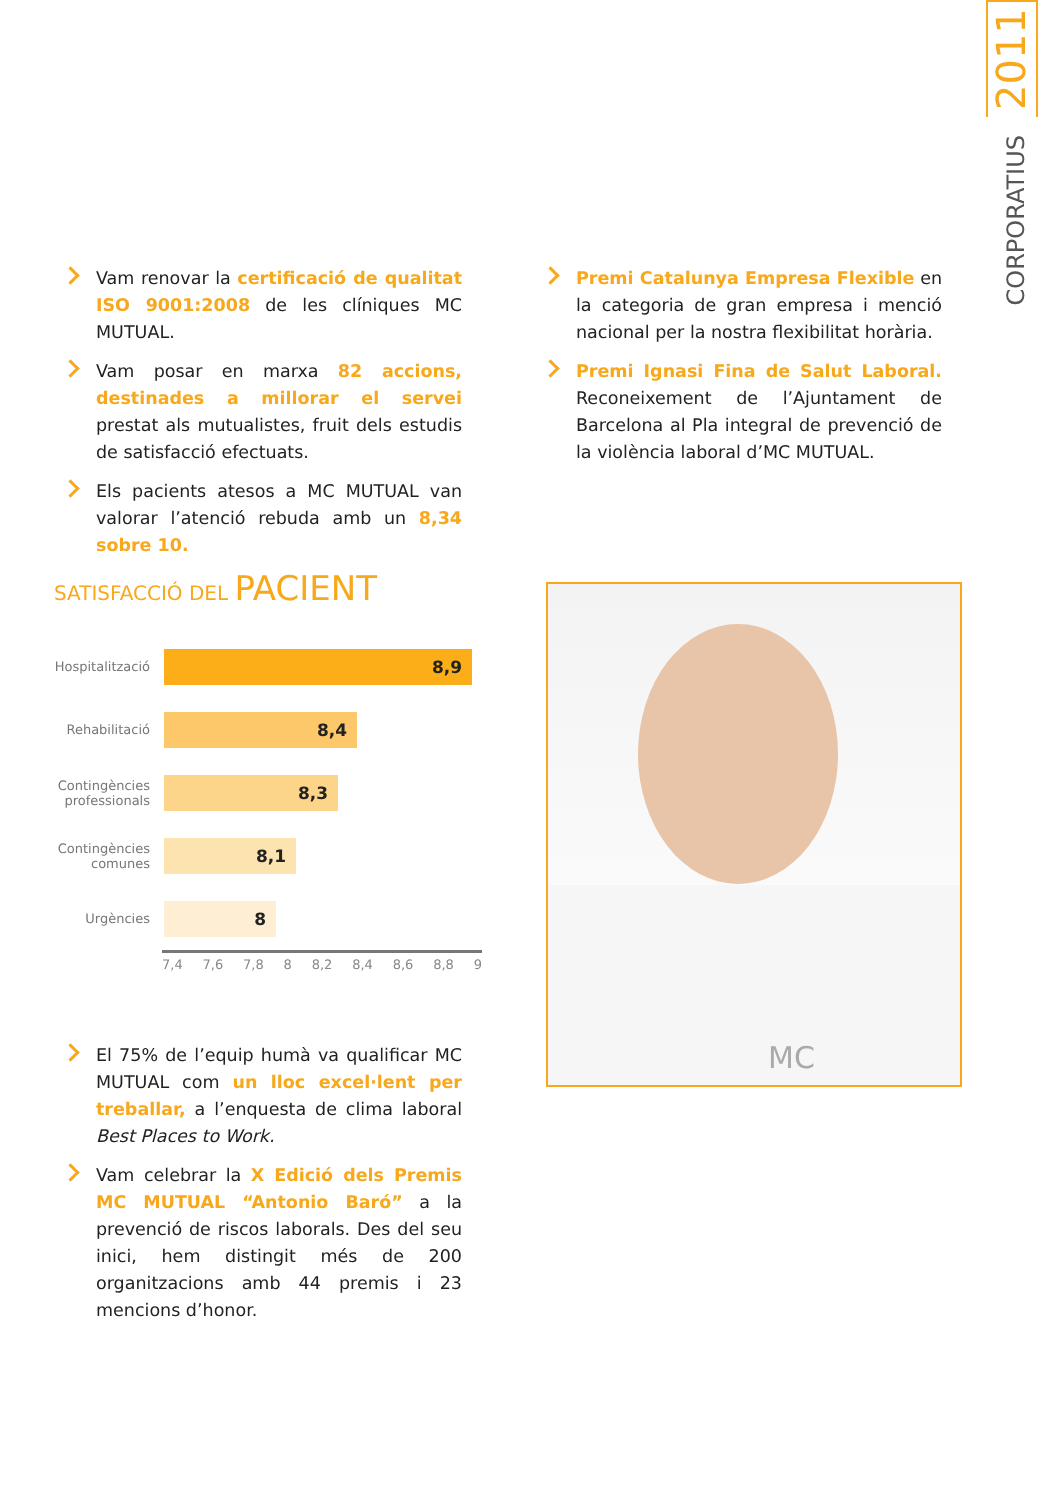2011
CORPORATIUS
Vam renovar la certificació de qualitat ISO 9001:2008 de les clíniques MC MUTUAL.
Vam posar en marxa 82 accions, destinades a millorar el servei prestat als mutualistes, fruit dels estudis de satisfacció efectuats.
Els pacients atesos a MC MUTUAL van valorar l’atenció rebuda amb un 8,34 sobre 10.
Premi Catalunya Empresa Flexible en la categoria de gran empresa i menció nacional per la nostra flexibilitat horària.
Premi Ignasi Fina de Salut Laboral. Reconeixement de l’Ajuntament de Barcelona al Pla integral de prevenció de la violència laboral d’MC MUTUAL.
SATISFACCIÓ DEL PACIENT
Hospitalització
8,9
Rehabilitació
8,4
Contingències professionals
8,3
Contingències comunes
8,1
Urgències
8
7,4 7,6 7,8 8 8,2 8,4 8,6 8,8 9
MC
El 75% de l’equip humà va qualificar MC MUTUAL com un lloc excel·lent per treballar, a l’enquesta de clima laboral Best Places to Work.
Vam celebrar la X Edició dels Premis MC MUTUAL “Antonio Baró” a la prevenció de riscos laborals. Des del seu inici, hem distingit més de 200 organitzacions amb 44 premis i 23 mencions d’honor.